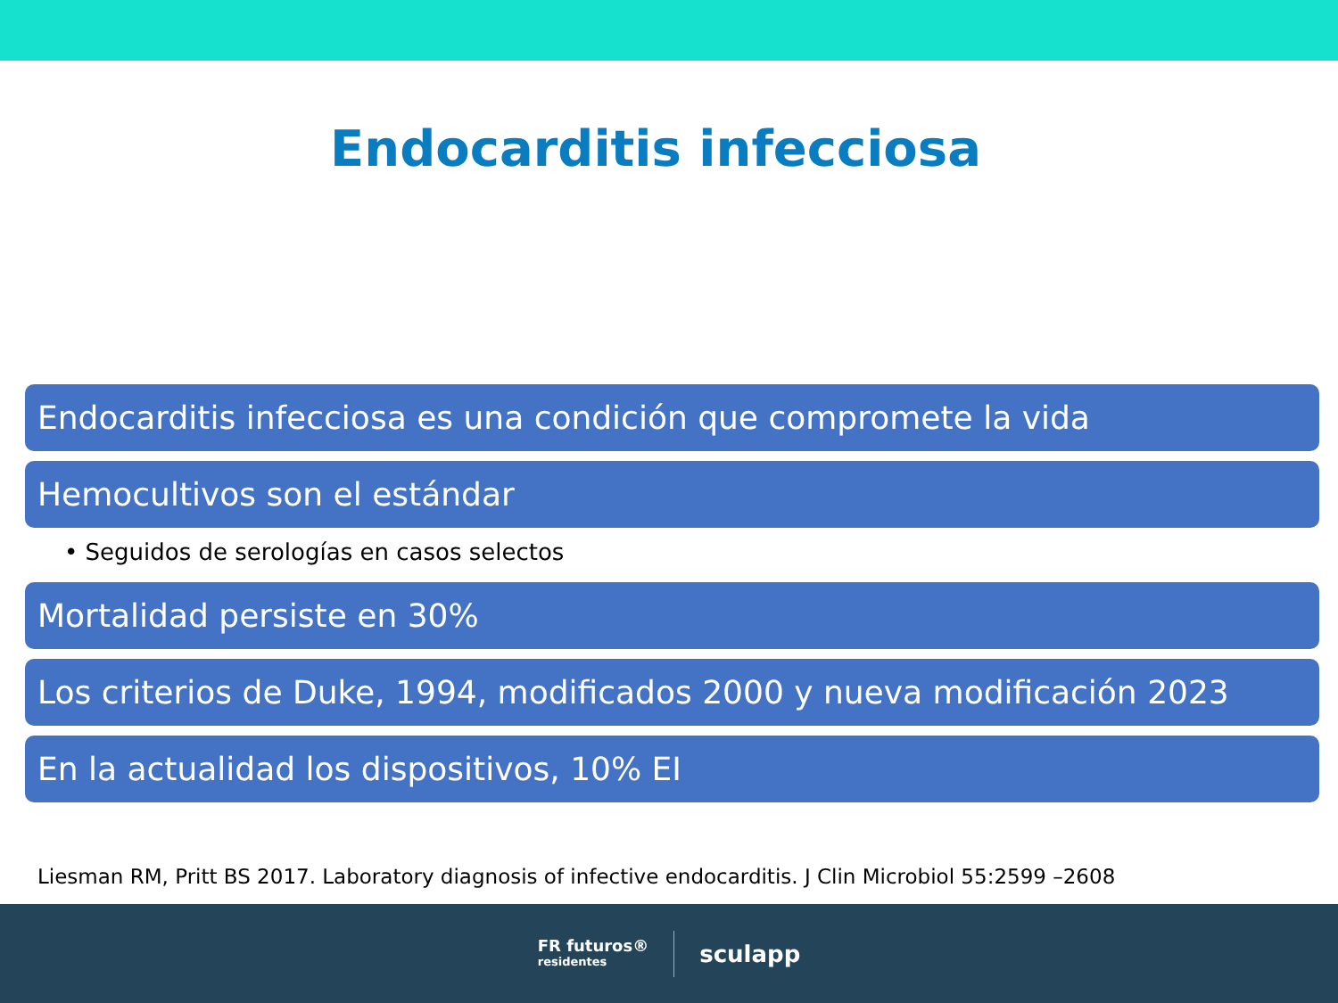Endocarditis infecciosa
Endocarditis infecciosa es una condición que compromete la vida
Hemocultivos son el estándar
• Seguidos de serologías en casos selectos
Mortalidad persiste en 30%
Los criterios de Duke, 1994, modificados 2000 y nueva modificación 2023
En la actualidad los dispositivos, 10% EI
Liesman RM, Pritt BS 2017. Laboratory diagnosis of infective endocarditis. J Clin Microbiol 55:2599 –2608
FR futuros®
residentes
sculapp